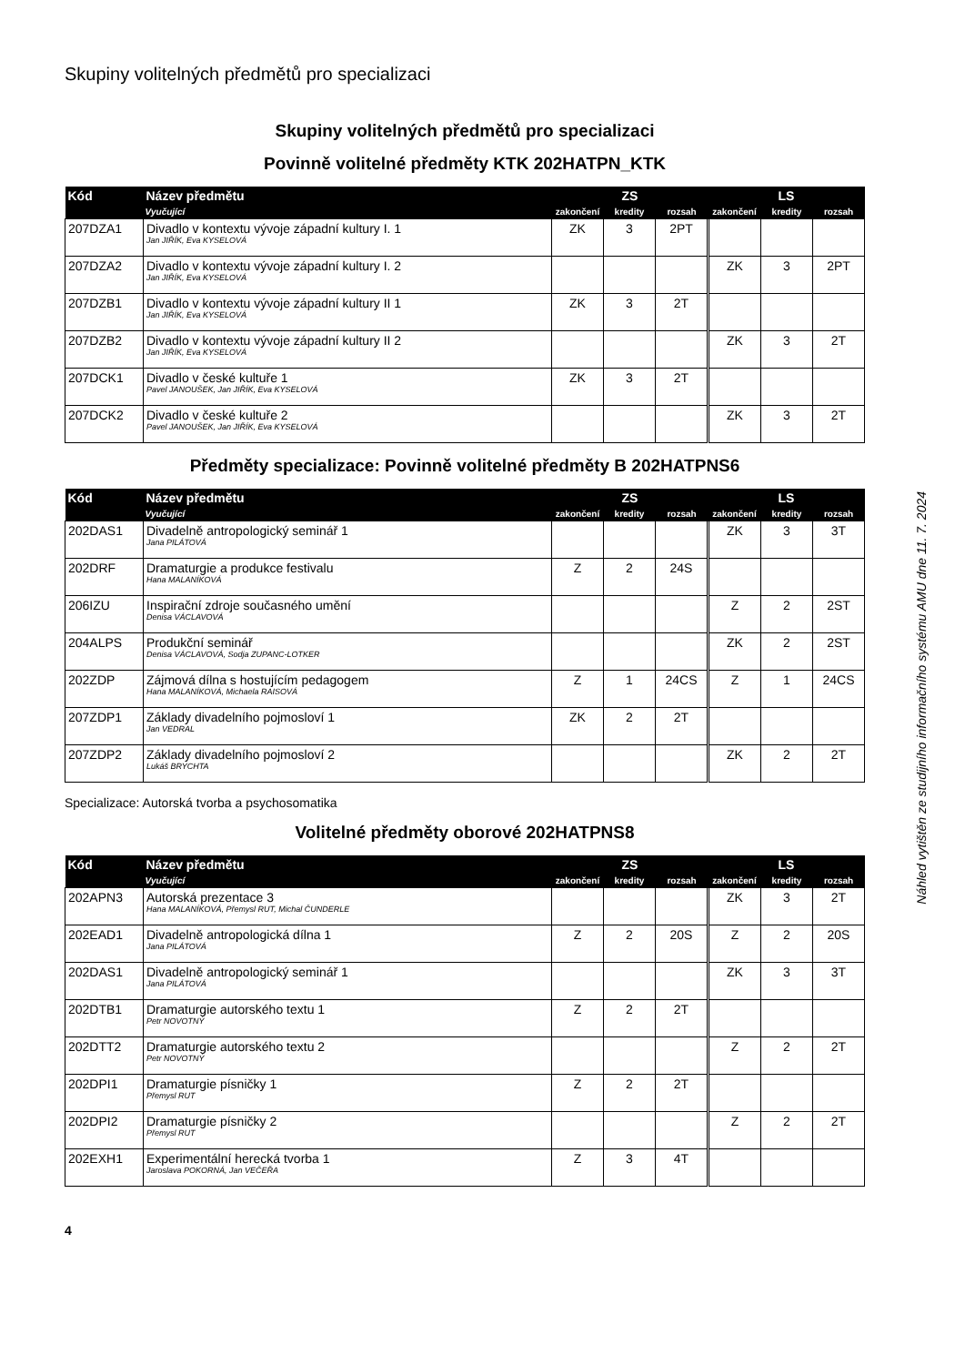Skupiny volitelných předmětů pro specializaci
Skupiny volitelných předmětů pro specializaci
Povinně volitelné předměty KTK 202HATPN_KTK
| Kód | Název předmětu | ZS | | | LS | | |
| --- | --- | --- | --- | --- | --- | --- | --- |
| | Vyučující | zakončení | kredity | rozsah | zakončení | kredity | rozsah |
| 207DZA1 | Divadlo v kontextu vývoje západní kultury I. 1 Jan JIŘÍK, Eva KYSELOVÁ | ZK | 3 | 2PT | | | |
| 207DZA2 | Divadlo v kontextu vývoje západní kultury I. 2 Jan JIŘÍK, Eva KYSELOVÁ | | | | ZK | 3 | 2PT |
| 207DZB1 | Divadlo v kontextu vývoje západní kultury II 1 Jan JIŘÍK, Eva KYSELOVÁ | ZK | 3 | 2T | | | |
| 207DZB2 | Divadlo v kontextu vývoje západní kultury II 2 Jan JIŘÍK, Eva KYSELOVÁ | | | | ZK | 3 | 2T |
| 207DCK1 | Divadlo v české kultuře 1 Pavel JANOUŠEK, Jan JIŘÍK, Eva KYSELOVÁ | ZK | 3 | 2T | | | |
| 207DCK2 | Divadlo v české kultuře 2 Pavel JANOUŠEK, Jan JIŘÍK, Eva KYSELOVÁ | | | | ZK | 3 | 2T |
Předměty specializace: Povinně volitelné předměty B 202HATPNS6
| Kód | Název předmětu | ZS | | | LS | | |
| --- | --- | --- | --- | --- | --- | --- | --- |
| | Vyučující | zakončení | kredity | rozsah | zakončení | kredity | rozsah |
| 202DAS1 | Divadelně antropologický seminář 1 Jana PILÁTOVÁ | | | | ZK | 3 | 3T |
| 202DRF | Dramaturgie a produkce festivalu Hana MALANÍKOVÁ | Z | 2 | 24S | | | |
| 206IZU | Inspirační zdroje současného umění Denisa VÁCLAVOVÁ | | | | Z | 2 | 2ST |
| 204ALPS | Produkční seminář Denisa VÁCLAVOVÁ, Sodja ZUPANC-LOTKER | | | | ZK | 2 | 2ST |
| 202ZDP | Zájmová dílna s hostujícím pedagogem Hana MALANÍKOVÁ, Michaela RAISOVÁ | Z | 1 | 24CS | Z | 1 | 24CS |
| 207ZDP1 | Základy divadelního pojmosloví 1 Jan VEDRAL | ZK | 2 | 2T | | | |
| 207ZDP2 | Základy divadelního pojmosloví 2 Lukáš BRYCHTA | | | | ZK | 2 | 2T |
Specializace: Autorská tvorba a psychosomatika
Volitelné předměty oborové 202HATPNS8
| Kód | Název předmětu | ZS | | | LS | | |
| --- | --- | --- | --- | --- | --- | --- | --- |
| | Vyučující | zakončení | kredity | rozsah | zakončení | kredity | rozsah |
| 202APN3 | Autorská prezentace 3 Hana MALANÍKOVÁ, Přemysl RUT, Michal ČUNDERLE | | | | ZK | 3 | 2T |
| 202EAD1 | Divadelně antropologická dílna 1 Jana PILÁTOVÁ | Z | 2 | 20S | Z | 2 | 20S |
| 202DAS1 | Divadelně antropologický seminář 1 Jana PILÁTOVÁ | | | | ZK | 3 | 3T |
| 202DTB1 | Dramaturgie autorského textu 1 Petr NOVOTNÝ | Z | 2 | 2T | | | |
| 202DTT2 | Dramaturgie autorského textu 2 Petr NOVOTNÝ | | | | Z | 2 | 2T |
| 202DPI1 | Dramaturgie písničky 1 Přemysl RUT | Z | 2 | 2T | | | |
| 202DPI2 | Dramaturgie písničky 2 Přemysl RUT | | | | Z | 2 | 2T |
| 202EXH1 | Experimentální herecká tvorba 1 Jaroslava POKORNÁ, Jan VEČEŘA | Z | 3 | 4T | | | |
4
Náhled vytištěn ze studijního informačního systému AMU dne 11. 7. 2024